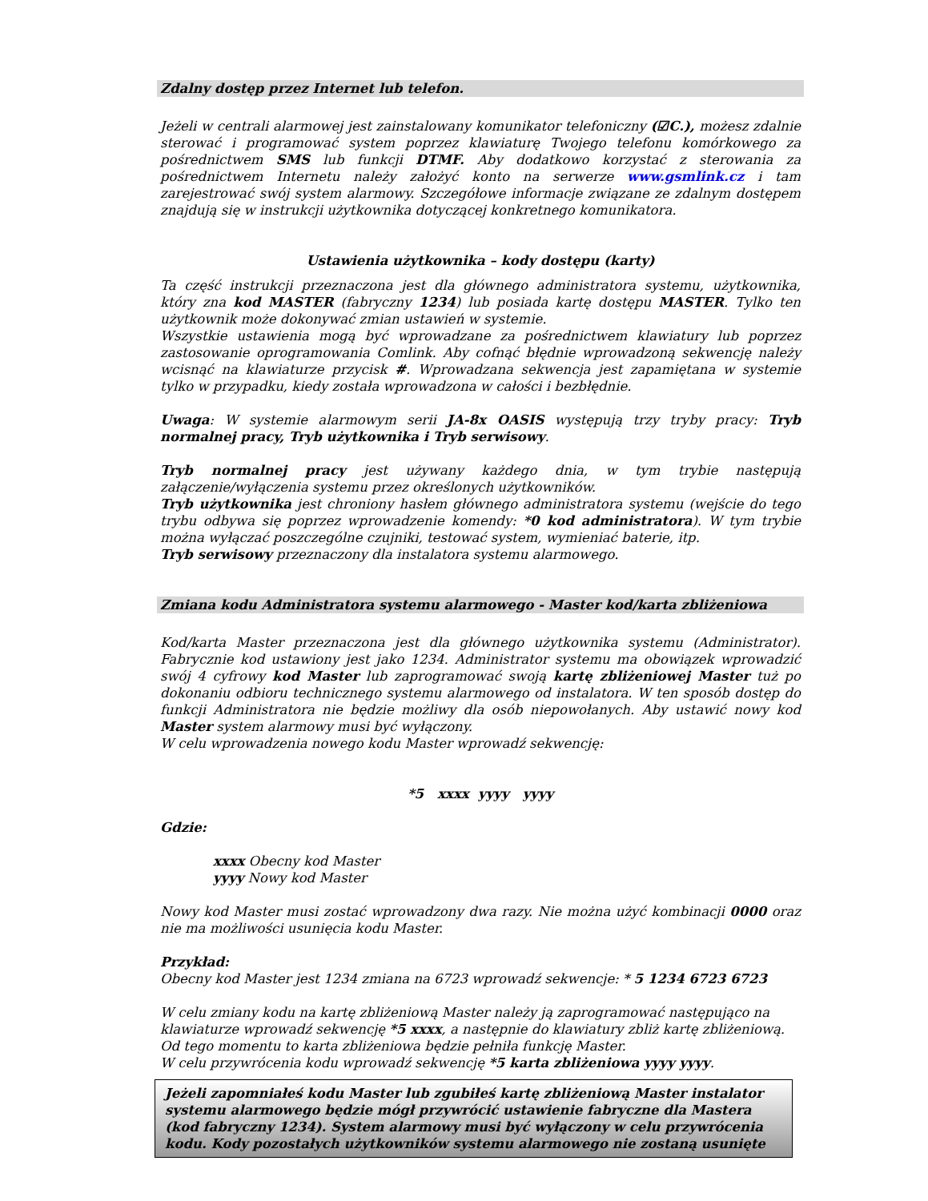Zdalny dostęp przez Internet lub telefon.
Jeżeli w centrali alarmowej jest zainstalowany komunikator telefoniczny (☑C.), możesz zdalnie sterować i programować system poprzez klawiaturę Twojego telefonu komórkowego za pośrednictwem SMS lub funkcji DTMF. Aby dodatkowo korzystać z sterowania za pośrednictwem Internetu należy założyć konto na serwerze www.gsmlink.cz i tam zarejestrować swój system alarmowy. Szczegółowe informacje związane ze zdalnym dostępem znajdują się w instrukcji użytkownika dotyczącej konkretnego komunikatora.
Ustawienia użytkownika – kody dostępu (karty)
Ta część instrukcji przeznaczona jest dla głównego administratora systemu, użytkownika, który zna kod MASTER (fabryczny 1234) lub posiada kartę dostępu MASTER. Tylko ten użytkownik może dokonywać zmian ustawień w systemie.
Wszystkie ustawienia mogą być wprowadzane za pośrednictwem klawiatury lub poprzez zastosowanie oprogramowania Comlink. Aby cofnąć błędnie wprowadzoną sekwencję należy wcisnąć na klawiaturze przycisk #. Wprowadzana sekwencja jest zapamiętana w systemie tylko w przypadku, kiedy została wprowadzona w całości i bezbłędnie.
Uwaga: W systemie alarmowym serii JA-8x OASIS występują trzy tryby pracy: Tryb normalnej pracy, Tryb użytkownika i Tryb serwisowy.
Tryb normalnej pracy jest używany każdego dnia, w tym trybie następują załączenie/wyłączenia systemu przez określonych użytkowników.
Tryb użytkownika jest chroniony hasłem głównego administratora systemu (wejście do tego trybu odbywa się poprzez wprowadzenie komendy: *0 kod administratora). W tym trybie można wyłączać poszczególne czujniki, testować system, wymieniać baterie, itp.
Tryb serwisowy przeznaczony dla instalatora systemu alarmowego.
Zmiana kodu Administratora systemu alarmowego - Master kod/karta zbliżeniowa
Kod/karta Master przeznaczona jest dla głównego użytkownika systemu (Administrator). Fabrycznie kod ustawiony jest jako 1234. Administrator systemu ma obowiązek wprowadzić swój 4 cyfrowy kod Master lub zaprogramować swoją kartę zbliżeniowej Master tuż po dokonaniu odbioru technicznego systemu alarmowego od instalatora. W ten sposób dostęp do funkcji Administratora nie będzie możliwy dla osób niepowołanych. Aby ustawić nowy kod Master system alarmowy musi być wyłączony.
W celu wprowadzenia nowego kodu Master wprowadź sekwencję:
*5 xxxx yyyy yyyy
Gdzie:
xxxx Obecny kod Master
yyyy Nowy kod Master
Nowy kod Master musi zostać wprowadzony dwa razy. Nie można użyć kombinacji 0000 oraz nie ma możliwości usunięcia kodu Master.
Przykład:
Obecny kod Master jest 1234 zmiana na 6723 wprowadź sekwencje: * 5 1234 6723 6723
W celu zmiany kodu na kartę zbliżeniową Master należy ją zaprogramować następująco na klawiaturze wprowadź sekwencję *5 xxxx, a następnie do klawiatury zbliż kartę zbliżeniową. Od tego momentu to karta zbliżeniowa będzie pełniła funkcję Master.
W celu przywrócenia kodu wprowadź sekwencję *5 karta zbliżeniowa yyyy yyyy.
Jeżeli zapomniałeś kodu Master lub zgubiłeś kartę zbliżeniową Master instalator systemu alarmowego będzie mógł przywrócić ustawienie fabryczne dla Mastera (kod fabryczny 1234). System alarmowy musi być wyłączony w celu przywrócenia kodu. Kody pozostałych użytkowników systemu alarmowego nie zostaną usunięte